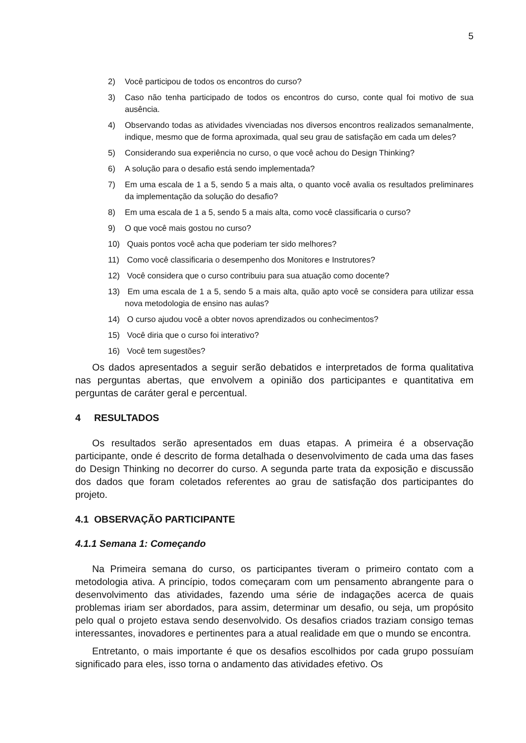5
2) Você participou de todos os encontros do curso?
3) Caso não tenha participado de todos os encontros do curso, conte qual foi motivo de sua ausência.
4) Observando todas as atividades vivenciadas nos diversos encontros realizados semanalmente, indique, mesmo que de forma aproximada, qual seu grau de satisfação em cada um deles?
5) Considerando sua experiência no curso, o que você achou do Design Thinking?
6) A solução para o desafio está sendo implementada?
7) Em uma escala de 1 a 5, sendo 5 a mais alta, o quanto você avalia os resultados preliminares da implementação da solução do desafio?
8) Em uma escala de 1 a 5, sendo 5 a mais alta, como você classificaria o curso?
9) O que você mais gostou no curso?
10) Quais pontos você acha que poderiam ter sido melhores?
11) Como você classificaria o desempenho dos Monitores e Instrutores?
12) Você considera que o curso contribuiu para sua atuação como docente?
13) Em uma escala de 1 a 5, sendo 5 a mais alta, quão apto você se considera para utilizar essa nova metodologia de ensino nas aulas?
14) O curso ajudou você a obter novos aprendizados ou conhecimentos?
15) Você diria que o curso foi interativo?
16) Você tem sugestões?
Os dados apresentados a seguir serão debatidos e interpretados de forma qualitativa nas perguntas abertas, que envolvem a opinião dos participantes e quantitativa em perguntas de caráter geral e percentual.
4 RESULTADOS
Os resultados serão apresentados em duas etapas. A primeira é a observação participante, onde é descrito de forma detalhada o desenvolvimento de cada uma das fases do Design Thinking no decorrer do curso. A segunda parte trata da exposição e discussão dos dados que foram coletados referentes ao grau de satisfação dos participantes do projeto.
4.1 OBSERVAÇÃO PARTICIPANTE
4.1.1 Semana 1: Começando
Na Primeira semana do curso, os participantes tiveram o primeiro contato com a metodologia ativa. A princípio, todos começaram com um pensamento abrangente para o desenvolvimento das atividades, fazendo uma série de indagações acerca de quais problemas iriam ser abordados, para assim, determinar um desafio, ou seja, um propósito pelo qual o projeto estava sendo desenvolvido. Os desafios criados traziam consigo temas interessantes, inovadores e pertinentes para a atual realidade em que o mundo se encontra.
Entretanto, o mais importante é que os desafios escolhidos por cada grupo possuíam significado para eles, isso torna o andamento das atividades efetivo. Os